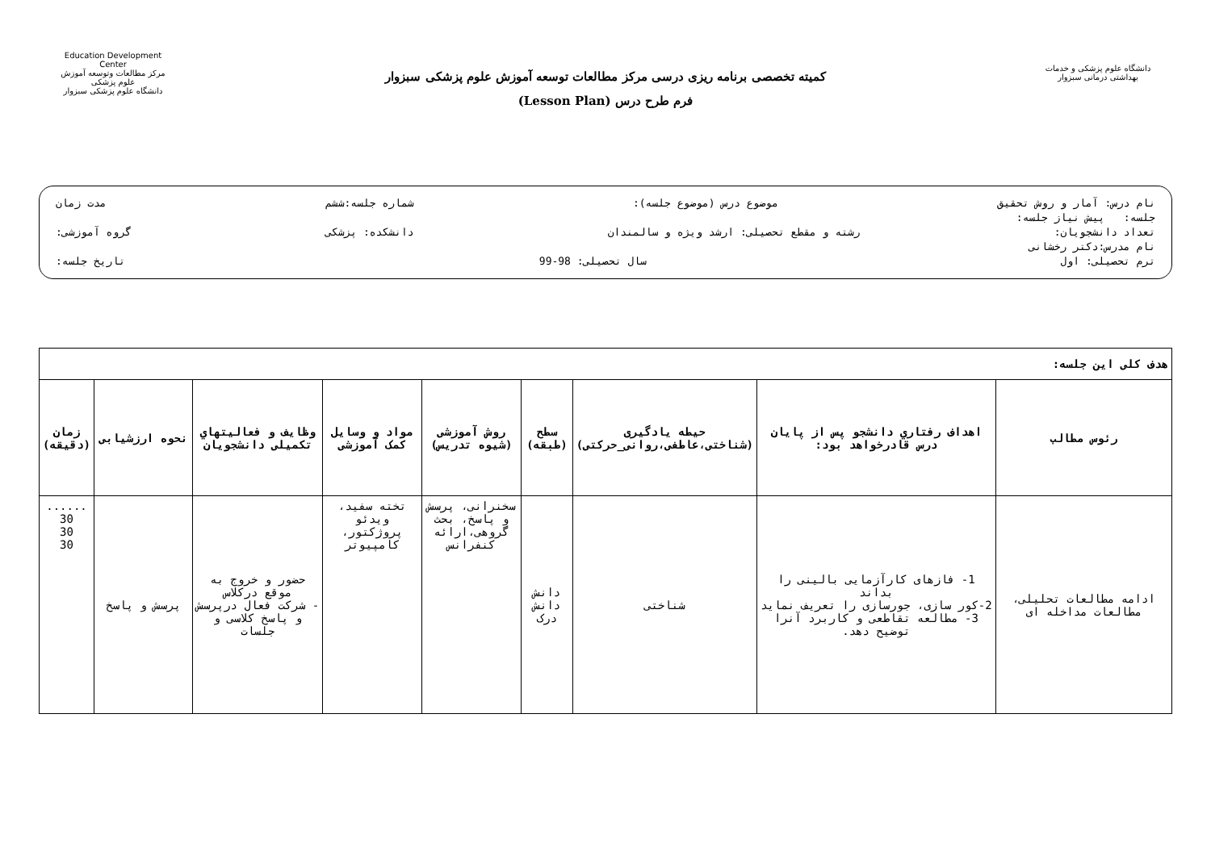دانشگاه علوم پزشکی و خدمات بهداشتی درمانی سبزوار
کمیته تخصصی برنامه ریزی درسی مرکز مطالعات توسعه آموزش علوم پزشکی سبزوار
فرم طرح درس (Lesson Plan)
Education Development Center
مرکز مطالعات وتوسعه آموزش علوم پزشکی
دانشگاه علوم پزشکی سبزوار
نام درس: آمار و روش تحقیق موضوع درس (موضوع جلسه): شماره جلسه:ششم مدت زمان
جلسه: پیش نیاز جلسه:
تعداد دانشجویان: رشته و مقطع تحصیلی: ارشد ویژه و سالمندان دانشکده: پزشکی گروه آموزشی:
نام مدرس:دکتر رخشانی
ترم تحصیلی: اول سال تحصیلی: 98-99 تاریخ جلسه:
| هدف کلی این جلسه: | | | | | | | | |
| رئوس مطالب | اهداف رفتاري دانشجو پس از پایان درس قادرخواهد بود: | حیطه یادگیری (شناختی،عاطفی،روانی_حرکتی) | سطح (طبقه) | روش آموزشی (شیوه تدریس) | مواد و وسایل کمک آموزشی | وظایف و فعالیتهاي تکمیلی دانشجویان | نحوه ارزشیابی | زمان (دقیقه) |
| ادامه مطالعات تحلیلی، مطالعات مداخله ای | 1- فازهای کارآزمایی بالینی را بداند 2-کور سازی، جورسازی را تعریف نماید 3- مطالعه تقاطعی و کاربرد آنرا توضیح دهد. | شناختی | دانش دانش درک | سخنرانی، پرسش و پاسخ، بحث گروهی،ارائه کنفرانس | تخته سفید، ویدئو پروژکتور، کامپیوتر | حضور و خروج به موقع درکلاس - شرکت فعال درپرسش و پاسخ کلاسی و جلسات | پرسش و پاسخ | ...... 30 30 30 |